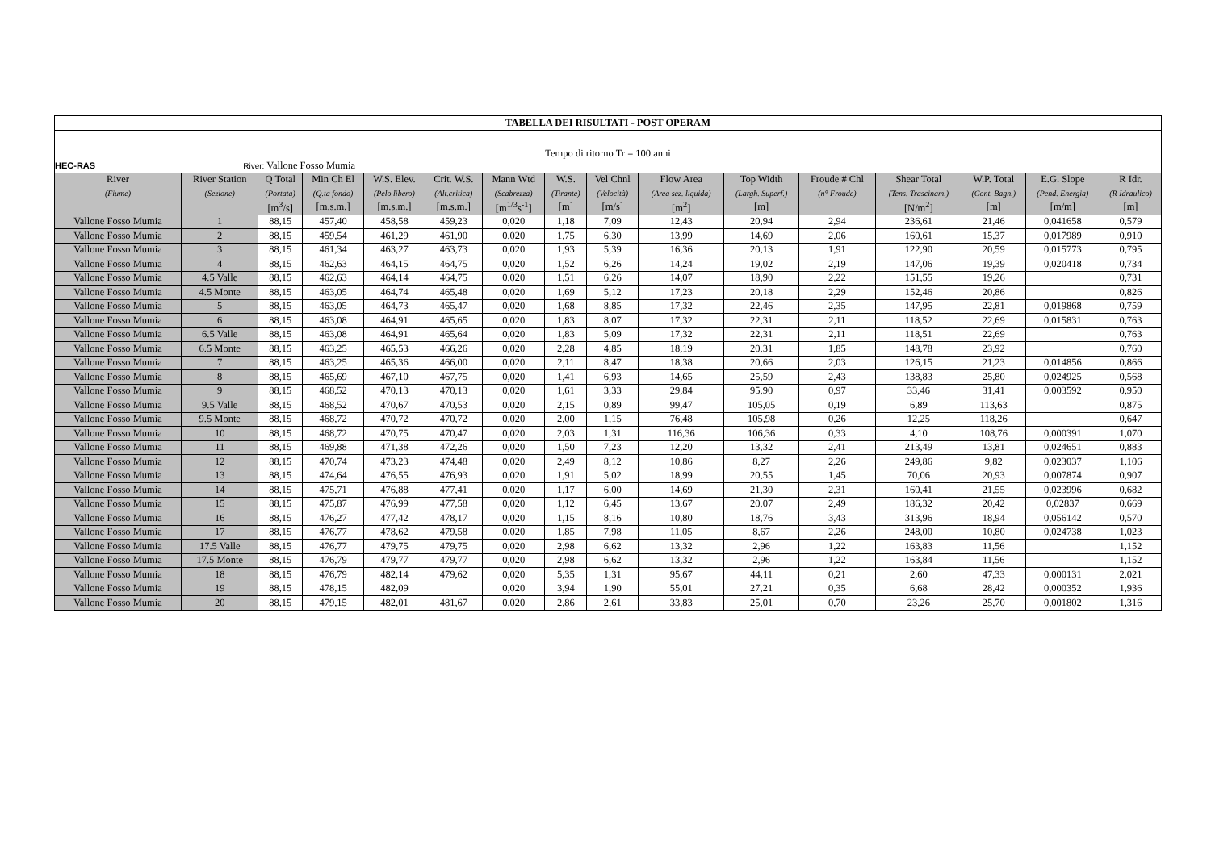| TABELLA DEI RISULTATI - POST OPERAM | | | | | | | | | | | | | | | |
| Tempo di ritorno Tr = 100 anni | | | | | | | | | | | | | | | |
| HEC-RAS River: Vallone Fosso Mumia | | | | | | | | | | | | | | | |
| River | River Station | Q Total | Min Ch El | W.S. Elev. | Crit. W.S. | Mann Wtd | W.S. | Vel Chnl | Flow Area | Top Width | Froude # Chl | Shear Total | W.P. Total | E.G. Slope | R Idr. |
| (Fiume) | (Sezione) | (Portata) | (Q.ta fondo) | (Pelo libero) | (Alt.critica) | (Scabrezza) | (Tirante) | (Velocità) | (Area sez. liquida) | (Largh. Superf.) | (n° Froude) | (Tens. Trascinam.) | (Cont. Bagn.) | (Pend. Energia) | (R Idraulico) |
| | | [m<sup>3</sup>/s] | [m.s.m.] | [m.s.m.] | [m.s.m.] | [m<sup>1/3</sup>s<sup>-1</sup>] | [m] | [m/s] | [m<sup>2</sup>] | [m] | | [N/m<sup>2</sup>] | [m] | [m/m] | [m] |
| Vallone Fosso Mumia | 1 | 88,15 | 457,40 | 458,58 | 459,23 | 0,020 | 1,18 | 7,09 | 12,43 | 20,94 | 2,94 | 236,61 | 21,46 | 0,041658 | 0,579 |
| Vallone Fosso Mumia | 2 | 88,15 | 459,54 | 461,29 | 461,90 | 0,020 | 1,75 | 6,30 | 13,99 | 14,69 | 2,06 | 160,61 | 15,37 | 0,017989 | 0,910 |
| Vallone Fosso Mumia | 3 | 88,15 | 461,34 | 463,27 | 463,73 | 0,020 | 1,93 | 5,39 | 16,36 | 20,13 | 1,91 | 122,90 | 20,59 | 0,015773 | 0,795 |
| Vallone Fosso Mumia | 4 | 88,15 | 462,63 | 464,15 | 464,75 | 0,020 | 1,52 | 6,26 | 14,24 | 19,02 | 2,19 | 147,06 | 19,39 | 0,020418 | 0,734 |
| Vallone Fosso Mumia | 4.5 Valle | 88,15 | 462,63 | 464,14 | 464,75 | 0,020 | 1,51 | 6,26 | 14,07 | 18,90 | 2,22 | 151,55 | 19,26 | | 0,731 |
| Vallone Fosso Mumia | 4.5 Monte | 88,15 | 463,05 | 464,74 | 465,48 | 0,020 | 1,69 | 5,12 | 17,23 | 20,18 | 2,29 | 152,46 | 20,86 | | 0,826 |
| Vallone Fosso Mumia | 5 | 88,15 | 463,05 | 464,73 | 465,47 | 0,020 | 1,68 | 8,85 | 17,32 | 22,46 | 2,35 | 147,95 | 22,81 | 0,019868 | 0,759 |
| Vallone Fosso Mumia | 6 | 88,15 | 463,08 | 464,91 | 465,65 | 0,020 | 1,83 | 8,07 | 17,32 | 22,31 | 2,11 | 118,52 | 22,69 | 0,015831 | 0,763 |
| Vallone Fosso Mumia | 6.5 Valle | 88,15 | 463,08 | 464,91 | 465,64 | 0,020 | 1,83 | 5,09 | 17,32 | 22,31 | 2,11 | 118,51 | 22,69 | | 0,763 |
| Vallone Fosso Mumia | 6.5 Monte | 88,15 | 463,25 | 465,53 | 466,26 | 0,020 | 2,28 | 4,85 | 18,19 | 20,31 | 1,85 | 148,78 | 23,92 | | 0,760 |
| Vallone Fosso Mumia | 7 | 88,15 | 463,25 | 465,36 | 466,00 | 0,020 | 2,11 | 8,47 | 18,38 | 20,66 | 2,03 | 126,15 | 21,23 | 0,014856 | 0,866 |
| Vallone Fosso Mumia | 8 | 88,15 | 465,69 | 467,10 | 467,75 | 0,020 | 1,41 | 6,93 | 14,65 | 25,59 | 2,43 | 138,83 | 25,80 | 0,024925 | 0,568 |
| Vallone Fosso Mumia | 9 | 88,15 | 468,52 | 470,13 | 470,13 | 0,020 | 1,61 | 3,33 | 29,84 | 95,90 | 0,97 | 33,46 | 31,41 | 0,003592 | 0,950 |
| Vallone Fosso Mumia | 9.5 Valle | 88,15 | 468,52 | 470,67 | 470,53 | 0,020 | 2,15 | 0,89 | 99,47 | 105,05 | 0,19 | 6,89 | 113,63 | | 0,875 |
| Vallone Fosso Mumia | 9.5 Monte | 88,15 | 468,72 | 470,72 | 470,72 | 0,020 | 2,00 | 1,15 | 76,48 | 105,98 | 0,26 | 12,25 | 118,26 | | 0,647 |
| Vallone Fosso Mumia | 10 | 88,15 | 468,72 | 470,75 | 470,47 | 0,020 | 2,03 | 1,31 | 116,36 | 106,36 | 0,33 | 4,10 | 108,76 | 0,000391 | 1,070 |
| Vallone Fosso Mumia | 11 | 88,15 | 469,88 | 471,38 | 472,26 | 0,020 | 1,50 | 7,23 | 12,20 | 13,32 | 2,41 | 213,49 | 13,81 | 0,024651 | 0,883 |
| Vallone Fosso Mumia | 12 | 88,15 | 470,74 | 473,23 | 474,48 | 0,020 | 2,49 | 8,12 | 10,86 | 8,27 | 2,26 | 249,86 | 9,82 | 0,023037 | 1,106 |
| Vallone Fosso Mumia | 13 | 88,15 | 474,64 | 476,55 | 476,93 | 0,020 | 1,91 | 5,02 | 18,99 | 20,55 | 1,45 | 70,06 | 20,93 | 0,007874 | 0,907 |
| Vallone Fosso Mumia | 14 | 88,15 | 475,71 | 476,88 | 477,41 | 0,020 | 1,17 | 6,00 | 14,69 | 21,30 | 2,31 | 160,41 | 21,55 | 0,023996 | 0,682 |
| Vallone Fosso Mumia | 15 | 88,15 | 475,87 | 476,99 | 477,58 | 0,020 | 1,12 | 6,45 | 13,67 | 20,07 | 2,49 | 186,32 | 20,42 | 0,02837 | 0,669 |
| Vallone Fosso Mumia | 16 | 88,15 | 476,27 | 477,42 | 478,17 | 0,020 | 1,15 | 8,16 | 10,80 | 18,76 | 3,43 | 313,96 | 18,94 | 0,056142 | 0,570 |
| Vallone Fosso Mumia | 17 | 88,15 | 476,77 | 478,62 | 479,58 | 0,020 | 1,85 | 7,98 | 11,05 | 8,67 | 2,26 | 248,00 | 10,80 | 0,024738 | 1,023 |
| Vallone Fosso Mumia | 17.5 Valle | 88,15 | 476,77 | 479,75 | 479,75 | 0,020 | 2,98 | 6,62 | 13,32 | 2,96 | 1,22 | 163,83 | 11,56 | | 1,152 |
| Vallone Fosso Mumia | 17.5 Monte | 88,15 | 476,79 | 479,77 | 479,77 | 0,020 | 2,98 | 6,62 | 13,32 | 2,96 | 1,22 | 163,84 | 11,56 | | 1,152 |
| Vallone Fosso Mumia | 18 | 88,15 | 476,79 | 482,14 | 479,62 | 0,020 | 5,35 | 1,31 | 95,67 | 44,11 | 0,21 | 2,60 | 47,33 | 0,000131 | 2,021 |
| Vallone Fosso Mumia | 19 | 88,15 | 478,15 | 482,09 | | 0,020 | 3,94 | 1,90 | 55,01 | 27,21 | 0,35 | 6,68 | 28,42 | 0,000352 | 1,936 |
| Vallone Fosso Mumia | 20 | 88,15 | 479,15 | 482,01 | 481,67 | 0,020 | 2,86 | 2,61 | 33,83 | 25,01 | 0,70 | 23,26 | 25,70 | 0,001802 | 1,316 |